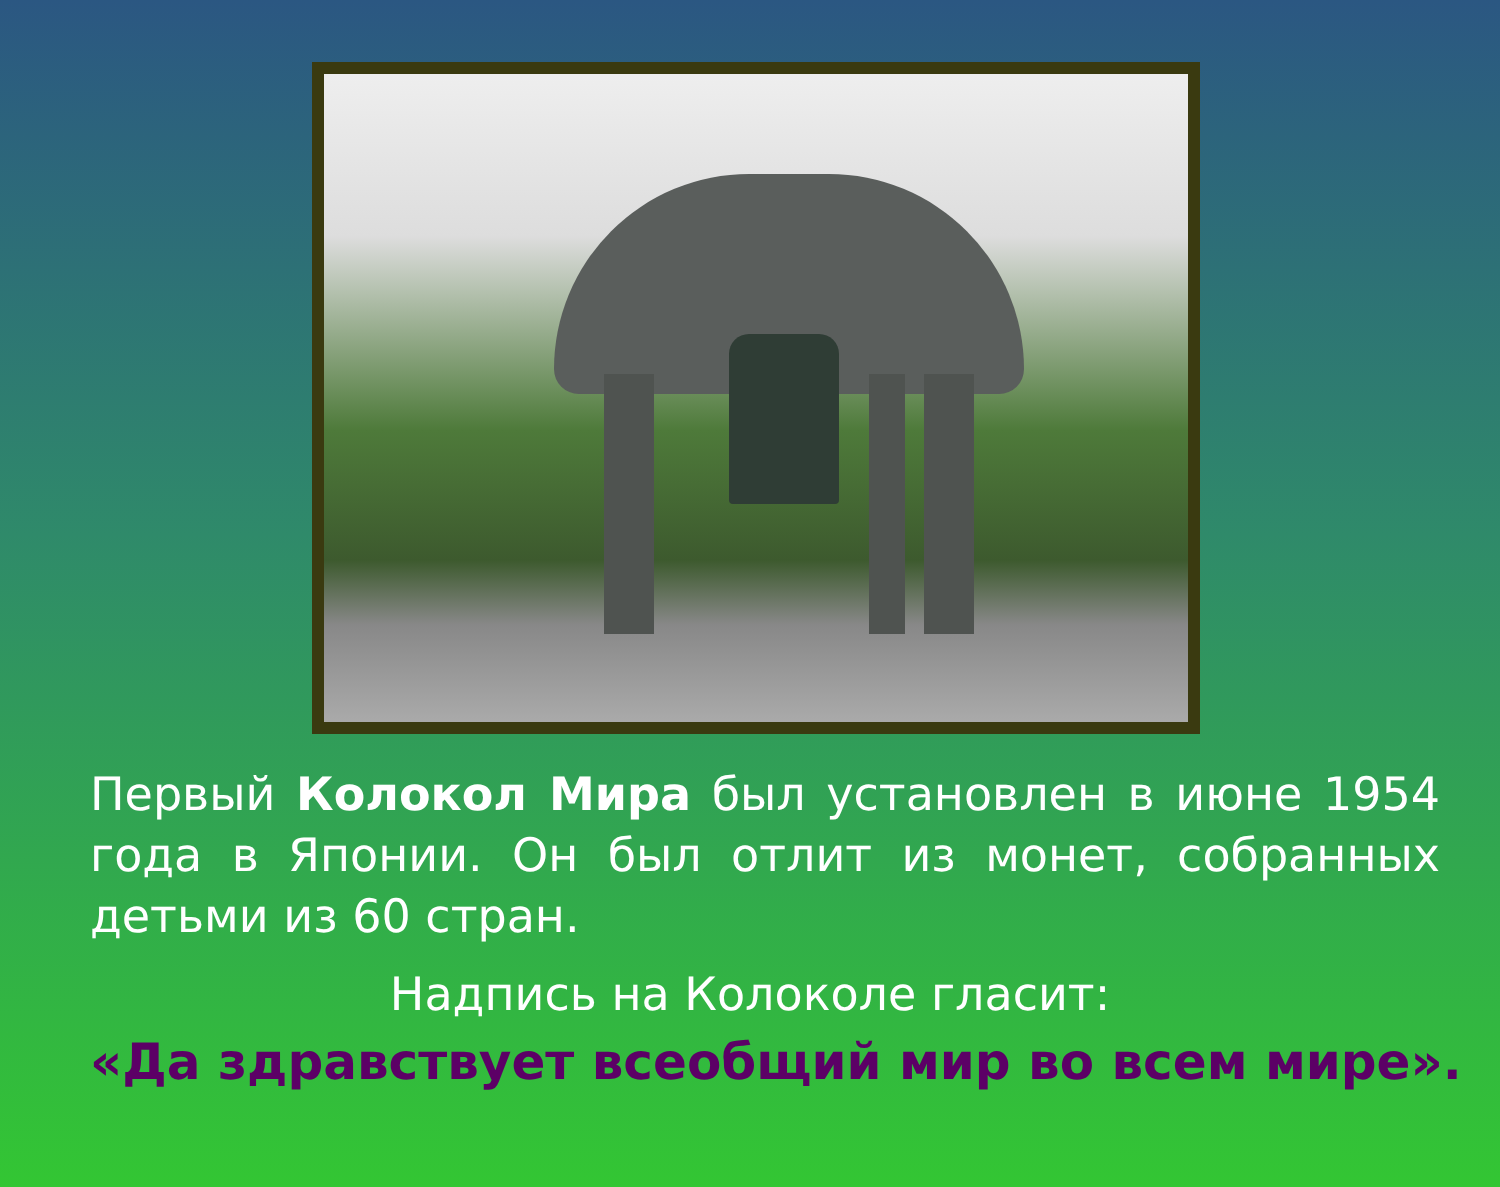Первый Колокол Мира был установлен в июне 1954 года в Японии. Он был отлит из монет, собранных детьми из 60 стран.
Надпись на Колоколе гласит:
«Да здравствует всеобщий мир во всем мире».